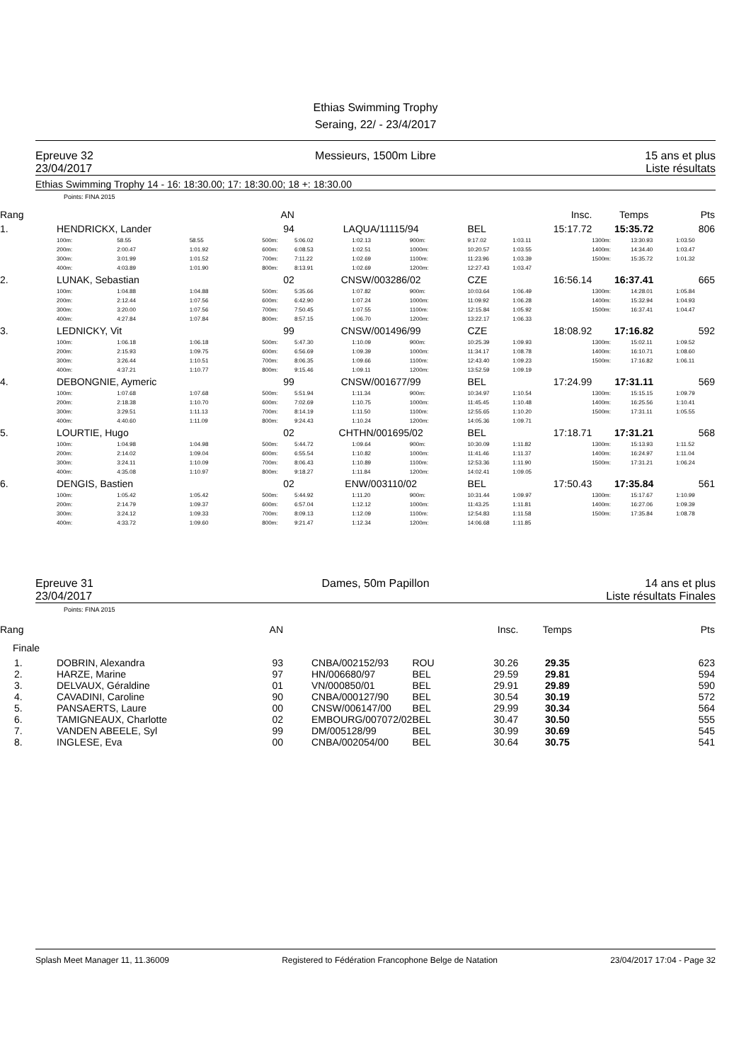Ethias Swimming Trophy
Seraing, 22/ - 23/4/2017
Epreuve 32
23/04/2017
Messieurs, 1500m Libre 15 ans et plus
Liste résultats
Ethias Swimming Trophy 14 - 16: 18:30.00; 17: 18:30.00; 18 +: 18:30.00
Points: FINA 2015
| Rang | | | | | AN | | | | | | | Insc. | Temps | | Pts |
| 1. | HENDRICKX, Lander | | | | 94 | LAQUA/11115/94 | | | BEL | | | 15:17.72 | 15:35.72 | | 806 |
| | 100m: | 58.55 | 58.55 | | 500m: | 5:06.02 | 1:02.13 | 900m: | 9:17.02 | | | 1:03.11 | 1300m: | 13:30.93 | 1:03.50 |
| | 200m: | 2:00.47 | 1:01.92 | | 600m: | 6:08.53 | 1:02.51 | 1000m: | 10:20.57 | | | 1:03.55 | 1400m: | 14:34.40 | 1:03.47 |
| | 300m: | 3:01.99 | 1:01.52 | | 700m: | 7:11.22 | 1:02.69 | 1100m: | 11:23.96 | | | 1:03.39 | 1500m: | 15:35.72 | 1:01.32 |
| | 400m: | 4:03.89 | 1:01.90 | | 800m: | 8:13.91 | 1:02.69 | 1200m: | 12:27.43 | | | 1:03.47 | | | |
| 2. | LUNAK, Sebastian | | | | 02 | CNSW/003286/02 | | | CZE | | | 16:56.14 | 16:37.41 | | 665 |
| | 100m: | 1:04.88 | 1:04.88 | | 500m: | 5:35.66 | 1:07.82 | 900m: | 10:03.64 | | | 1:06.49 | 1300m: | 14:28.01 | 1:05.84 |
| | 200m: | 2:12.44 | 1:07.56 | | 600m: | 6:42.90 | 1:07.24 | 1000m: | 11:09.92 | | | 1:06.28 | 1400m: | 15:32.94 | 1:04.93 |
| | 300m: | 3:20.00 | 1:07.56 | | 700m: | 7:50.45 | 1:07.55 | 1100m: | 12:15.84 | | | 1:05.92 | 1500m: | 16:37.41 | 1:04.47 |
| | 400m: | 4:27.84 | 1:07.84 | | 800m: | 8:57.15 | 1:06.70 | 1200m: | 13:22.17 | | | 1:06.33 | | | |
| 3. | LEDNICKY, Vit | | | | 99 | CNSW/001496/99 | | | CZE | | | 18:08.92 | 17:16.82 | | 592 |
| | 100m: | 1:06.18 | 1:06.18 | | 500m: | 5:47.30 | 1:10.09 | 900m: | 10:25.39 | | | 1:09.93 | 1300m: | 15:02.11 | 1:09.52 |
| | 200m: | 2:15.93 | 1:09.75 | | 600m: | 6:56.69 | 1:09.39 | 1000m: | 11:34.17 | | | 1:08.78 | 1400m: | 16:10.71 | 1:08.60 |
| | 300m: | 3:26.44 | 1:10.51 | | 700m: | 8:06.35 | 1:09.66 | 1100m: | 12:43.40 | | | 1:09.23 | 1500m: | 17:16.82 | 1:06.11 |
| | 400m: | 4:37.21 | 1:10.77 | | 800m: | 9:15.46 | 1:09.11 | 1200m: | 13:52.59 | | | 1:09.19 | | | |
| 4. | DEBONGNIE, Aymeric | | | | 99 | CNSW/001677/99 | | | BEL | | | 17:24.99 | 17:31.11 | | 569 |
| | 100m: | 1:07.68 | 1:07.68 | | 500m: | 5:51.94 | 1:11.34 | 900m: | 10:34.97 | | | 1:10.54 | 1300m: | 15:15.15 | 1:09.79 |
| | 200m: | 2:18.38 | 1:10.70 | | 600m: | 7:02.69 | 1:10.75 | 1000m: | 11:45.45 | | | 1:10.48 | 1400m: | 16:25.56 | 1:10.41 |
| | 300m: | 3:29.51 | 1:11.13 | | 700m: | 8:14.19 | 1:11.50 | 1100m: | 12:55.65 | | | 1:10.20 | 1500m: | 17:31.11 | 1:05.55 |
| | 400m: | 4:40.60 | 1:11.09 | | 800m: | 9:24.43 | 1:10.24 | 1200m: | 14:05.36 | | | 1:09.71 | | | |
| 5. | LOURTIE, Hugo | | | | 02 | CHTHN/001695/02 | | | BEL | | | 17:18.71 | 17:31.21 | | 568 |
| | 100m: | 1:04.98 | 1:04.98 | | 500m: | 5:44.72 | 1:09.64 | 900m: | 10:30.09 | | | 1:11.82 | 1300m: | 15:13.93 | 1:11.52 |
| | 200m: | 2:14.02 | 1:09.04 | | 600m: | 6:55.54 | 1:10.82 | 1000m: | 11:41.46 | | | 1:11.37 | 1400m: | 16:24.97 | 1:11.04 |
| | 300m: | 3:24.11 | 1:10.09 | | 700m: | 8:06.43 | 1:10.89 | 1100m: | 12:53.36 | | | 1:11.90 | 1500m: | 17:31.21 | 1:06.24 |
| | 400m: | 4:35.08 | 1:10.97 | | 800m: | 9:18.27 | 1:11.84 | 1200m: | 14:02.41 | | | 1:09.05 | | | |
| 6. | DENGIS, Bastien | | | | 02 | ENW/003110/02 | | | BEL | | | 17:50.43 | 17:35.84 | | 561 |
| | 100m: | 1:05.42 | 1:05.42 | | 500m: | 5:44.92 | 1:11.20 | 900m: | 10:31.44 | | | 1:09.97 | 1300m: | 15:17.67 | 1:10.99 |
| | 200m: | 2:14.79 | 1:09.37 | | 600m: | 6:57.04 | 1:12.12 | 1000m: | 11:43.25 | | | 1:11.81 | 1400m: | 16:27.06 | 1:09.39 |
| | 300m: | 3:24.12 | 1:09.33 | | 700m: | 8:09.13 | 1:12.09 | 1100m: | 12:54.83 | | | 1:11.58 | 1500m: | 17:35.84 | 1:08.78 |
| | 400m: | 4:33.72 | 1:09.60 | | 800m: | 9:21.47 | 1:12.34 | 1200m: | 14:06.68 | | | 1:11.85 | | | |
Epreuve 31
23/04/2017
Dames, 50m Papillon 14 ans et plus
Liste résultats Finales
Points: FINA 2015
| Rang | | AN | | | | Insc. | Temps | Pts |
| Finale | | | | | | | | |
| 1. | DOBRIN, Alexandra | 93 | | CNBA/002152/93 | ROU | 30.26 | 29.35 | 623 |
| 2. | HARZE, Marine | 97 | | HN/006680/97 | BEL | 29.59 | 29.81 | 594 |
| 3. | DELVAUX, Géraldine | 01 | | VN/000850/01 | BEL | 29.91 | 29.89 | 590 |
| 4. | CAVADINI, Caroline | 90 | | CNBA/000127/90 | BEL | 30.54 | 30.19 | 572 |
| 5. | PANSAERTS, Laure | 00 | | CNSW/006147/00 | BEL | 29.99 | 30.34 | 564 |
| 6. | TAMIGNEAUX, Charlotte | 02 | | EMBOURG/007072/02 | BEL | 30.47 | 30.50 | 555 |
| 7. | VANDEN ABEELE, Syl | 99 | | DM/005128/99 | BEL | 30.99 | 30.69 | 545 |
| 8. | INGLESE, Eva | 00 | | CNBA/002054/00 | BEL | 30.64 | 30.75 | 541 |
Splash Meet Manager 11, 11.36009 Registered to Fédération Francophone Belge de Natation 23/04/2017 17:04 - Page 32